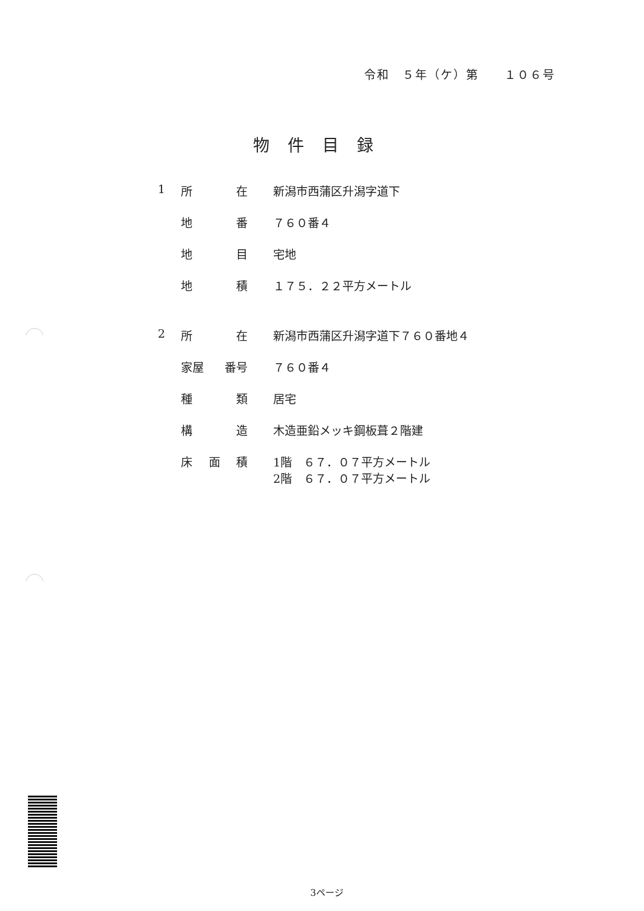令和　５年（ケ）第　　１０６号
物件目録
1 所 在 新潟市西蒲区升潟字道下
地 番 ７６０番４
地 目 宅地
地 積 １７５．２２平方メートル
2 所 在 新潟市西蒲区升潟字道下７６０番地４
家屋 番号 ７６０番４
種 類 居宅
構 造 木造亜鉛メッキ鋼板葺２階建
床 面 積 1階　６７．０７平方メートル
2階　６７．０７平方メートル
3ページ